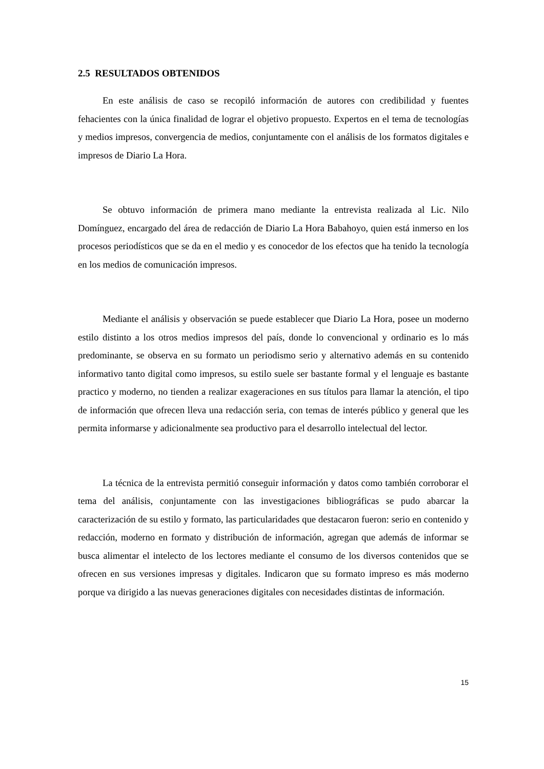2.5 RESULTADOS OBTENIDOS
En este análisis de caso se recopiló información de autores con credibilidad y fuentes fehacientes con la única finalidad de lograr el objetivo propuesto. Expertos en el tema de tecnologías y medios impresos, convergencia de medios, conjuntamente con el análisis de los formatos digitales e impresos de Diario La Hora.
Se obtuvo información de primera mano mediante la entrevista realizada al Lic. Nilo Domínguez, encargado del área de redacción de Diario La Hora Babahoyo, quien está inmerso en los procesos periodísticos que se da en el medio y es conocedor de los efectos que ha tenido la tecnología en los medios de comunicación impresos.
Mediante el análisis y observación se puede establecer que Diario La Hora, posee un moderno estilo distinto a los otros medios impresos del país, donde lo convencional y ordinario es lo más predominante, se observa en su formato un periodismo serio y alternativo además en su contenido informativo tanto digital como impresos, su estilo suele ser bastante formal y el lenguaje es bastante practico y moderno, no tienden a realizar exageraciones en sus títulos para llamar la atención, el tipo de información que ofrecen lleva una redacción seria, con temas de interés público y general que les permita informarse y adicionalmente sea productivo para el desarrollo intelectual del lector.
La técnica de la entrevista permitió conseguir información y datos como también corroborar el tema del análisis, conjuntamente con las investigaciones bibliográficas se pudo abarcar la caracterización de su estilo y formato, las particularidades que destacaron fueron: serio en contenido y redacción, moderno en formato y distribución de información, agregan que además de informar se busca alimentar el intelecto de los lectores mediante el consumo de los diversos contenidos que se ofrecen en sus versiones impresas y digitales. Indicaron que su formato impreso es más moderno porque va dirigido a las nuevas generaciones digitales con necesidades distintas de información.
15